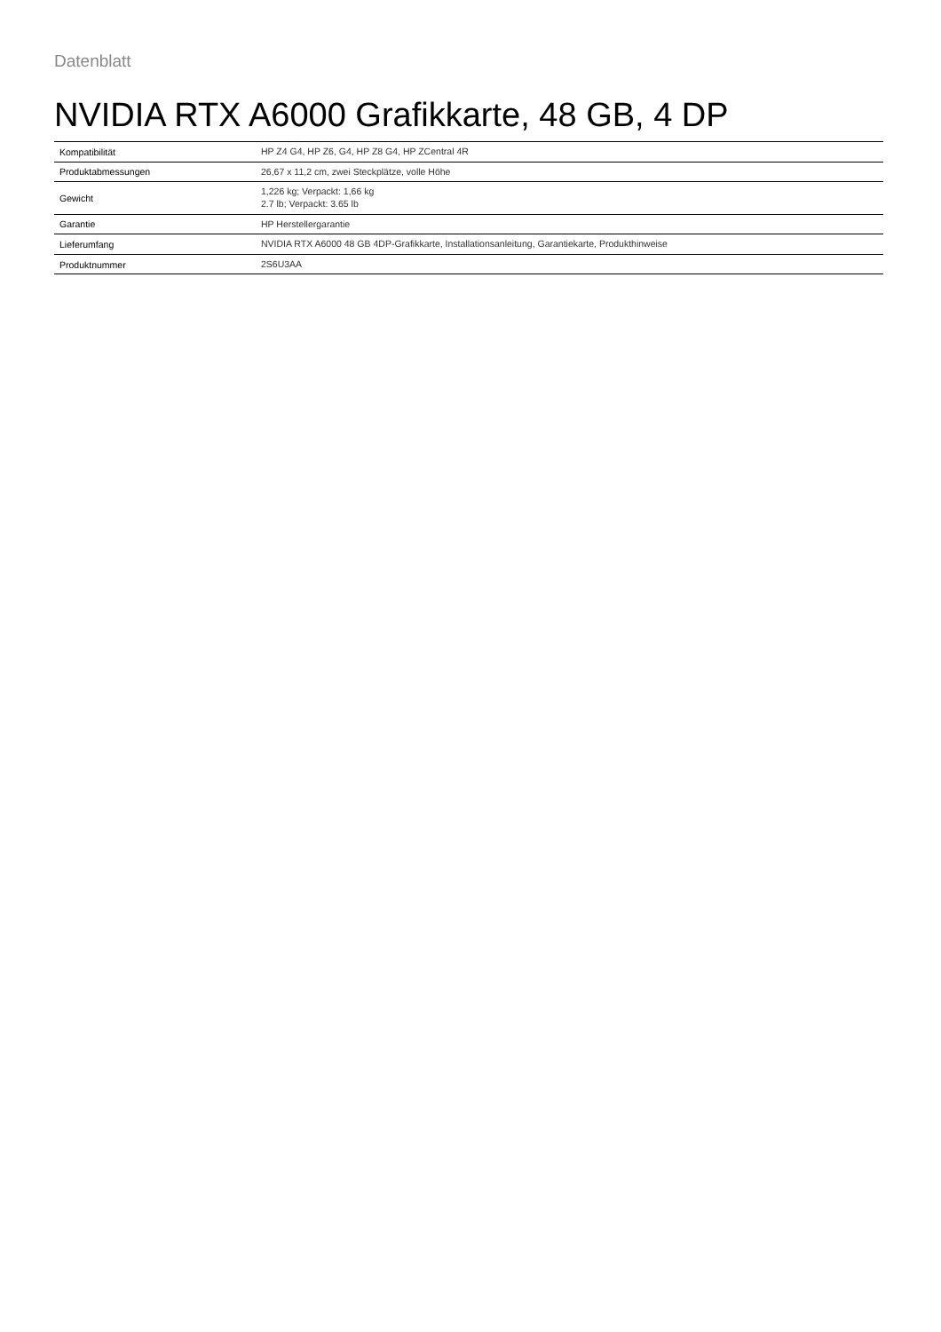Datenblatt
NVIDIA RTX A6000 Grafikkarte, 48 GB, 4 DP
| Kompatibilität | HP Z4 G4, HP Z6, G4, HP Z8 G4, HP ZCentral 4R |
| Produktabmessungen | 26,67 x 11,2 cm, zwei Steckplätze, volle Höhe |
| Gewicht | 1,226 kg; Verpackt: 1,66 kg 2.7 lb; Verpackt: 3.65 lb |
| Garantie | HP Herstellergarantie |
| Lieferumfang | NVIDIA RTX A6000 48 GB 4DP-Grafikkarte, Installationsanleitung, Garantiekarte, Produkthinweise |
| Produktnummer | 2S6U3AA |